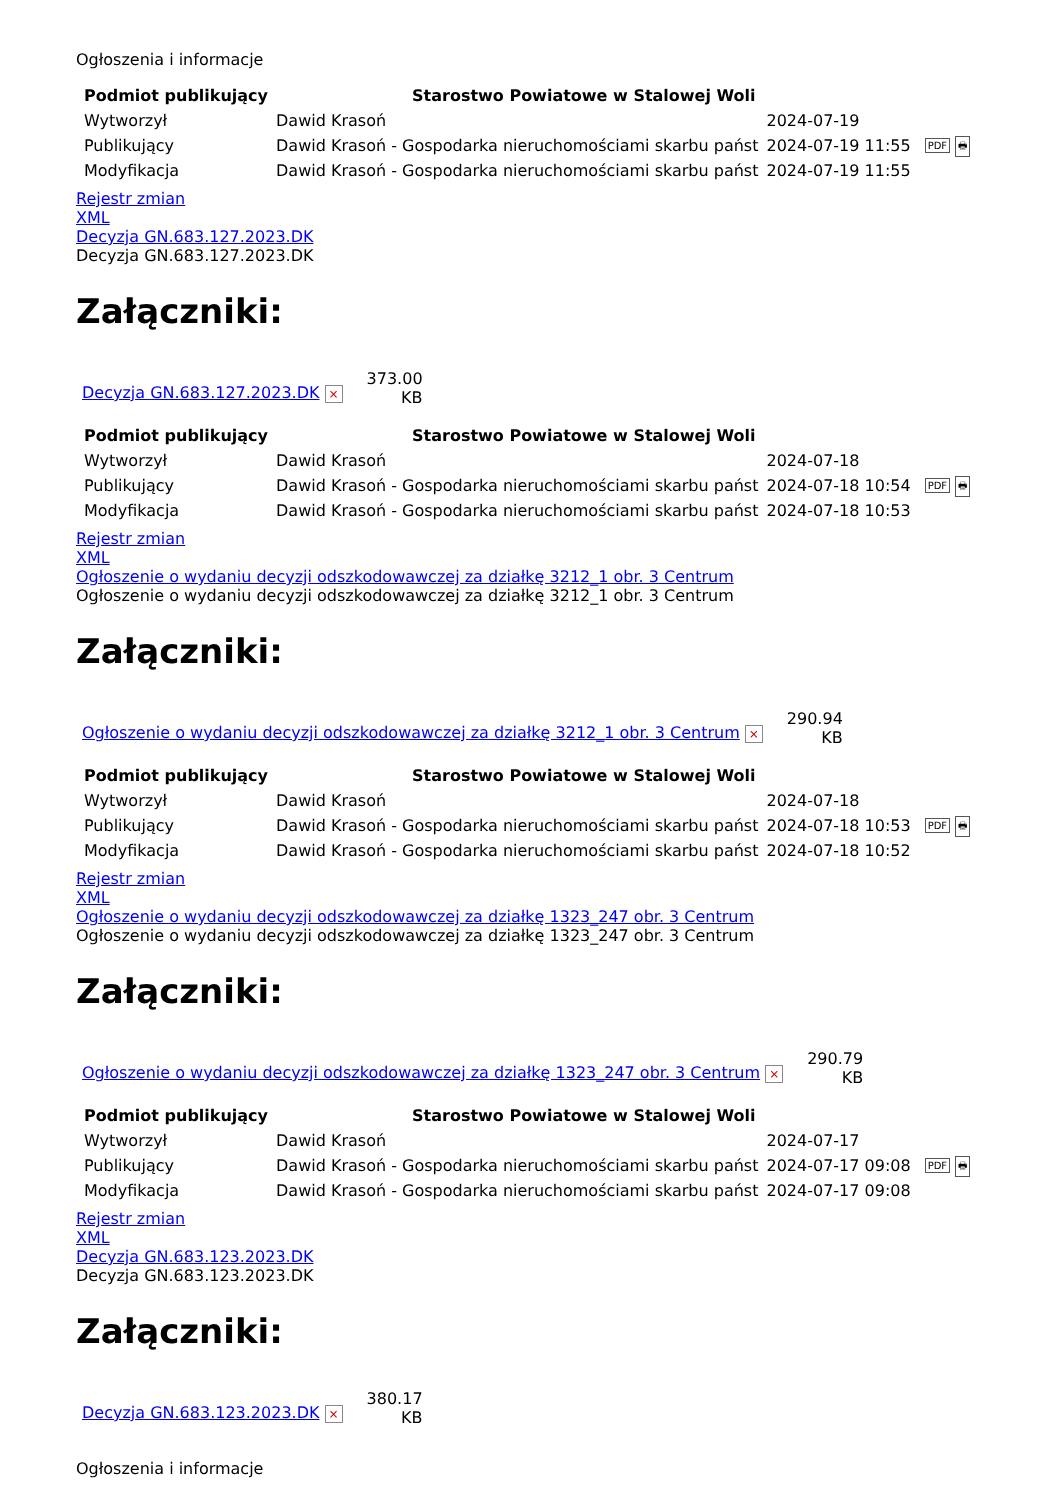Ogłoszenia i informacje
| Podmiot publikujący | Starostwo Powiatowe w Stalowej Woli | | |
| Wytworzył | Dawid Krasoń | 2024-07-19 | PDF 🖶 |
| Publikujący | Dawid Krasoń - Gospodarka nieruchomościami skarbu państ | 2024-07-19 11:55 | |
| Modyfikacja | Dawid Krasoń - Gospodarka nieruchomościami skarbu państ | 2024-07-19 11:55 | |
Rejestr zmian
XML
Decyzja GN.683.127.2023.DK
Decyzja GN.683.127.2023.DK
Załączniki:
| Decyzja GN.683.127.2023.DK × | 373.00 KB |
| Podmiot publikujący | Starostwo Powiatowe w Stalowej Woli | | |
| Wytworzył | Dawid Krasoń | 2024-07-18 | PDF 🖶 |
| Publikujący | Dawid Krasoń - Gospodarka nieruchomościami skarbu państ | 2024-07-18 10:54 | |
| Modyfikacja | Dawid Krasoń - Gospodarka nieruchomościami skarbu państ | 2024-07-18 10:53 | |
Rejestr zmian
XML
Ogłoszenie o wydaniu decyzji odszkodowawczej za działkę 3212_1 obr. 3 Centrum
Ogłoszenie o wydaniu decyzji odszkodowawczej za działkę 3212_1 obr. 3 Centrum
Załączniki:
| Ogłoszenie o wydaniu decyzji odszkodowawczej za działkę 3212_1 obr. 3 Centrum × | 290.94 KB |
| Podmiot publikujący | Starostwo Powiatowe w Stalowej Woli | | |
| Wytworzył | Dawid Krasoń | 2024-07-18 | PDF 🖶 |
| Publikujący | Dawid Krasoń - Gospodarka nieruchomościami skarbu państ | 2024-07-18 10:53 | |
| Modyfikacja | Dawid Krasoń - Gospodarka nieruchomościami skarbu państ | 2024-07-18 10:52 | |
Rejestr zmian
XML
Ogłoszenie o wydaniu decyzji odszkodowawczej za działkę 1323_247 obr. 3 Centrum
Ogłoszenie o wydaniu decyzji odszkodowawczej za działkę 1323_247 obr. 3 Centrum
Załączniki:
| Ogłoszenie o wydaniu decyzji odszkodowawczej za działkę 1323_247 obr. 3 Centrum × | 290.79 KB |
| Podmiot publikujący | Starostwo Powiatowe w Stalowej Woli | | |
| Wytworzył | Dawid Krasoń | 2024-07-17 | PDF 🖶 |
| Publikujący | Dawid Krasoń - Gospodarka nieruchomościami skarbu państ | 2024-07-17 09:08 | |
| Modyfikacja | Dawid Krasoń - Gospodarka nieruchomościami skarbu państ | 2024-07-17 09:08 | |
Rejestr zmian
XML
Decyzja GN.683.123.2023.DK
Decyzja GN.683.123.2023.DK
Załączniki:
| Decyzja GN.683.123.2023.DK × | 380.17 KB |
Ogłoszenia i informacje